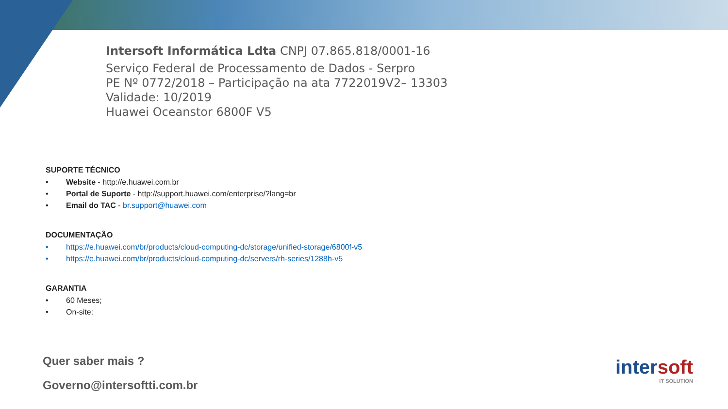Intersoft Informática Ldta CNPJ 07.865.818/0001-16
Serviço Federal de Processamento de Dados - Serpro
PE Nº 0772/2018 – Participação na ata 7722019V2– 13303
Validade: 10/2019
Huawei Oceanstor 6800F V5
SUPORTE TÉCNICO
• Website - http://e.huawei.com.br
• Portal de Suporte - http://support.huawei.com/enterprise/?lang=br
• Email do TAC - br.support@huawei.com
DOCUMENTAÇÃO
• https://e.huawei.com/br/products/cloud-computing-dc/storage/unified-storage/6800f-v5
• https://e.huawei.com/br/products/cloud-computing-dc/servers/rh-series/1288h-v5
GARANTIA
• 60 Meses;
• On-site;
Quer saber mais ?
Governo@intersoftti.com.br
intersoft
IT SOLUTION